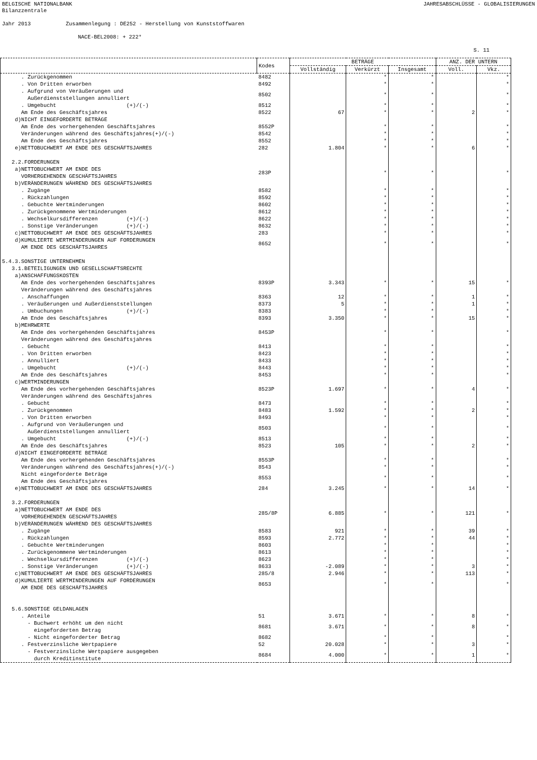BELGISCHE NATIONALBANK JAHRESABSCHLÜSSE - GLOBALISIERUNGEN
Bilanzzentrale
Jahr 2013 Zusammenlegung : DE252 - Herstellung von Kunststoffwaren
NACE-BEL2008: + 222*
S. 11
| | Kodes | BETRÄGE | | | ANZ. DER UNTERN | |
| --- | --- | --- | --- | --- | --- | --- |
| | | Vollständig | Verkürzt | Insgesamt | Voll. | Vkz. |
| . Zurückgenommen | 8482 | | * | * | | * |
| . Von Dritten erworben | 8492 | | * | * | | * |
| . Aufgrund von Veräußerungen und Außerdienststellungen annulliert | 8502 | | * | * | | * |
| . Umgebucht (+)/(-) | 8512 | | * | * | | * |
| Am Ende des Geschäftsjahres | 8522 | 67 | * | * | 2 | * |
| d)NICHT EINGEFORDERTE BETRÄGE | | | | | | |
| Am Ende des vorhergehenden Geschäftsjahres | 8552P | | * | * | | * |
| Veränderungen während des Geschäftsjahres(+)/(-) | 8542 | | * | * | | * |
| Am Ende des Geschäftsjahres | 8552 | | * | * | | * |
| e)NETTOBUCHWERT AM ENDE DES GESCHÄFTSJAHRES | 282 | 1.804 | * | * | 6 | * |
| 2.2.FORDERUNGEN | | | | | | |
| a)NETTOBUCHWERT AM ENDE DES VORHERGEHENDEN GESCHÄFTSJAHRES | 283P | | * | * | | * |
| b)VERÄNDERUNGEN WÄHREND DES GESCHÄFTSJAHRES | | | | | | |
| . Zugänge | 8582 | | * | * | | * |
| . Rückzahlungen | 8592 | | * | * | | * |
| . Gebuchte Wertminderungen | 8602 | | * | * | | * |
| . Zurückgenommene Wertminderungen | 8612 | | * | * | | * |
| . Wechselkursdifferenzen (+)/(-) | 8622 | | * | * | | * |
| . Sonstige Veränderungen (+)/(-) | 8632 | | * | * | | * |
| c)NETTOBUCHWERT AM ENDE DES GESCHÄFTSJAHRES | 283 | | * | * | | * |
| d)KUMULIERTE WERTMINDERUNGEN AUF FORDERUNGEN AM ENDE DES GESCHÄFTSJAHRES | 8652 | | * | * | | * |
| 5.4.3.SONSTIGE UNTERNEHMEN | | | | | | |
| 3.1.BETEILIGUNGEN UND GESELLSCHAFTSRECHTE | | | | | | |
| a)ANSCHAFFUNGSKOSTEN | | | | | | |
| Am Ende des vorhergehenden Geschäftsjahres | 8393P | 3.343 | * | * | 15 | * |
| Veränderungen während des Geschäftsjahres | | | | | | |
| . Anschaffungen | 8363 | 12 | * | * | 1 | * |
| . Veräußerungen und Außerdienststellungen | 8373 | 5 | * | * | 1 | * |
| . Umbuchungen (+)/(-) | 8383 | | * | * | | * |
| Am Ende des Geschäftsjahres | 8393 | 3.350 | * | * | 15 | * |
| b)MEHRWERTE | | | | | | |
| Am Ende des vorhergehenden Geschäftsjahres | 8453P | | * | * | | * |
| Veränderungen während des Geschäftsjahres | | | | | | |
| . Gebucht | 8413 | | * | * | | * |
| . Von Dritten erworben | 8423 | | * | * | | * |
| . Annulliert | 8433 | | * | * | | * |
| . Umgebucht (+)/(-) | 8443 | | * | * | | * |
| Am Ende des Geschäftsjahres | 8453 | | * | * | | * |
| c)WERTMINDERUNGEN | | | | | | |
| Am Ende des vorhergehenden Geschäftsjahres | 8523P | 1.697 | * | * | 4 | * |
| Veränderungen während des Geschäftsjahres | | | | | | |
| . Gebucht | 8473 | | * | * | | * |
| . Zurückgenommen | 8483 | 1.592 | * | * | 2 | * |
| . Von Dritten erworben | 8493 | | * | * | | * |
| . Aufgrund von Veräußerungen und Außerdienststellungen annulliert | 8503 | | * | * | | * |
| . Umgebucht (+)/(-) | 8513 | | * | * | | * |
| Am Ende des Geschäftsjahres | 8523 | 105 | * | * | 2 | * |
| d)NICHT EINGEFORDERTE BETRÄGE | | | | | | |
| Am Ende des vorhergehenden Geschäftsjahres | 8553P | | * | * | | * |
| Veränderungen während des Geschäftsjahres(+)/(-) | 8543 | | * | * | | * |
| Nicht eingeforderte Beträge Am Ende des Geschäftsjahres | 8553 | | * | * | | * |
| e)NETTOBUCHWERT AM ENDE DES GESCHÄFTSJAHRES | 284 | 3.245 | * | * | 14 | * |
| 3.2.FORDERUNGEN | | | | | | |
| a)NETTOBUCHWERT AM ENDE DES VORHERGEHENDEN GESCHÄFTSJAHRES | 285/8P | 6.885 | * | * | 121 | * |
| b)VERÄNDERUNGEN WÄHREND DES GESCHÄFTSJAHRES | | | | | | |
| . Zugänge | 8583 | 921 | * | * | 39 | * |
| . Rückzahlungen | 8593 | 2.772 | * | * | 44 | * |
| . Gebuchte Wertminderungen | 8603 | | * | * | | * |
| . Zurückgenommene Wertminderungen | 8613 | | * | * | | * |
| . Wechselkursdifferenzen (+)/(-) | 8623 | | * | * | | * |
| . Sonstige Veränderungen (+)/(-) | 8633 | -2.089 | * | * | 3 | * |
| c)NETTOBUCHWERT AM ENDE DES GESCHÄFTSJAHRES | 285/8 | 2.946 | * | * | 113 | * |
| d)KUMULIERTE WERTMINDERUNGEN AUF FORDERUNGEN AM ENDE DES GESCHÄFTSJAHRES | 8653 | | * | * | | * |
| 5.6.SONSTIGE GELDANLAGEN | | | | | | |
| . Anteile | 51 | 3.671 | * | * | 8 | * |
| - Buchwert erhöht um den nicht eingeforderten Betrag | 8681 | 3.671 | * | * | 8 | * |
| - Nicht eingeforderter Betrag | 8682 | | * | * | | * |
| . Festverzinsliche Wertpapiere | 52 | 20.028 | * | * | 3 | * |
| - Festverzinsliche Wertpapiere ausgegeben durch Kreditinstitute | 8684 | 4.000 | * | * | 1 | * |